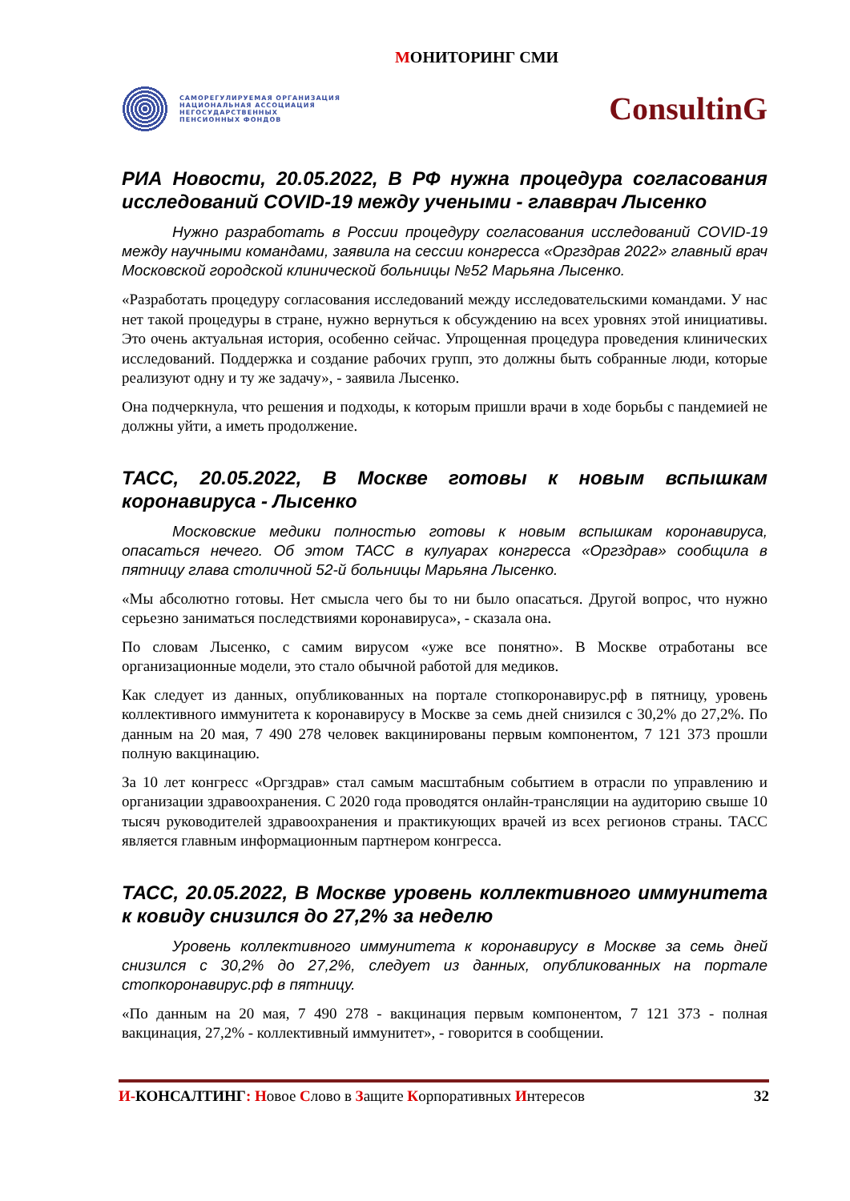МОНИТОРИНГ СМИ
САМОРЕГУЛИРУЕМАЯ ОРГАНИЗАЦИЯ
НАЦИОНАЛЬНАЯ АССОЦИАЦИЯ
НЕГОСУДАРСТВЕННЫХ
ПЕНСИОННЫХ ФОНДОВ
ConsultinG
РИА Новости, 20.05.2022, В РФ нужна процедура согласования исследований COVID-19 между учеными - главврач Лысенко
Нужно разработать в России процедуру согласования исследований COVID-19 между научными командами, заявила на сессии конгресса «Оргздрав 2022» главный врач Московской городской клинической больницы №52 Марьяна Лысенко.
«Разработать процедуру согласования исследований между исследовательскими командами. У нас нет такой процедуры в стране, нужно вернуться к обсуждению на всех уровнях этой инициативы. Это очень актуальная история, особенно сейчас. Упрощенная процедура проведения клинических исследований. Поддержка и создание рабочих групп, это должны быть собранные люди, которые реализуют одну и ту же задачу», - заявила Лысенко.
Она подчеркнула, что решения и подходы, к которым пришли врачи в ходе борьбы с пандемией не должны уйти, а иметь продолжение.
ТАСС, 20.05.2022, В Москве готовы к новым вспышкам коронавируса - Лысенко
Московские медики полностью готовы к новым вспышкам коронавируса, опасаться нечего. Об этом ТАСС в кулуарах конгресса «Оргздрав» сообщила в пятницу глава столичной 52-й больницы Марьяна Лысенко.
«Мы абсолютно готовы. Нет смысла чего бы то ни было опасаться. Другой вопрос, что нужно серьезно заниматься последствиями коронавируса», - сказала она.
По словам Лысенко, с самим вирусом «уже все понятно». В Москве отработаны все организационные модели, это стало обычной работой для медиков.
Как следует из данных, опубликованных на портале стопкоронавирус.рф в пятницу, уровень коллективного иммунитета к коронавирусу в Москве за семь дней снизился с 30,2% до 27,2%. По данным на 20 мая, 7 490 278 человек вакцинированы первым компонентом, 7 121 373 прошли полную вакцинацию.
За 10 лет конгресс «Оргздрав» стал самым масштабным событием в отрасли по управлению и организации здравоохранения. С 2020 года проводятся онлайн-трансляции на аудиторию свыше 10 тысяч руководителей здравоохранения и практикующих врачей из всех регионов страны. ТАСС является главным информационным партнером конгресса.
ТАСС, 20.05.2022, В Москве уровень коллективного иммунитета к ковиду снизился до 27,2% за неделю
Уровень коллективного иммунитета к коронавирусу в Москве за семь дней снизился с 30,2% до 27,2%, следует из данных, опубликованных на портале стопкоронавирус.рф в пятницу.
«По данным на 20 мая, 7 490 278 - вакцинация первым компонентом, 7 121 373 - полная вакцинация, 27,2% - коллективный иммунитет», - говорится в сообщении.
И-КОНСАЛТИНГ: Новое Слово в Защите Корпоративных Интересов
32